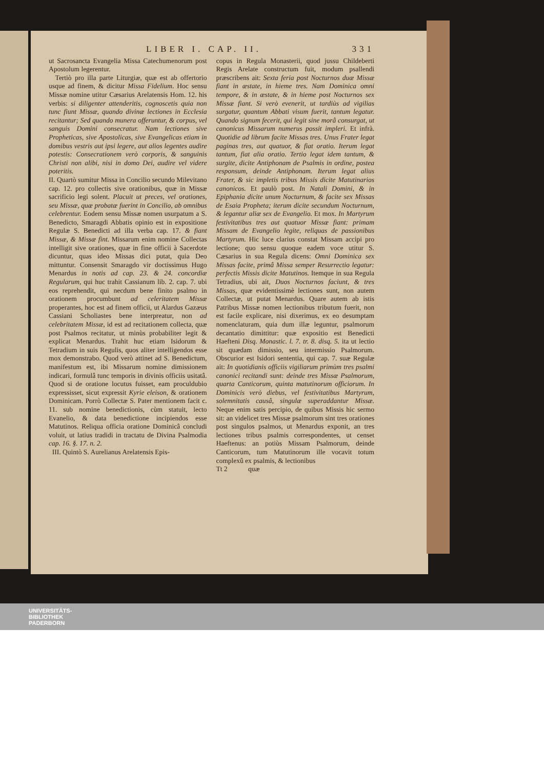LIBER I. CAP. II. 331
ut Sacrosancta Evangelia Missa Catechumenorum post Apostolum legerentur.
Tertiò pro illa parte Liturgiæ, quæ est ab offertorio usque ad finem, & dicitur Missa Fidelium. Hoc sensu Missæ nomine utitur Cæsarius Arelatensis Hom. 12. his verbis: si diligenter attenderitis, cognoscetis quia non tunc fiunt Missæ, quando divinæ lectiones in Ecclesia recitantur; Sed quando munera offeruntur, & corpus, vel sanguis Domini consecratur. Nam lectiones sive Propheticas, sive Apostolicas, sive Evangelicas etiam in domibus vestris aut ipsi legere, aut alios legentes audire potestis: Consecrationem verò corporis, & sanguinis Christi non alibi, nisi in domo Dei, audire vel videre poteritis.
II. Quartò sumitur Missa in Concilio secundo Milevitano cap. 12. pro collectis sive orationibus, quæ in Missæ sacrificio legi solent. Placuit ut preces, vel orationes, seu Missæ, quæ probatæ fuerint in Concilio, ab omnibus celebrentur. Eodem sensu Missæ nomen usurpatum a S. Benedicto, Smaragdi Abbatis opinio est in expositione Regulæ S. Benedicti ad illa verba cap. 17. & fiant Missæ, & Missæ fint. Missarum enim nomine Collectas intelligit sive orationes, quæ in fine officii à Sacerdote dicuntur, quas ideo Missas dici putat, quia Deo mittuntur. Consensit Smaragdo vir doctissimus Hugo Menardus in notis ad cap. 23. & 24. concordiæ Regularum, qui huc trahit Cassianum lib. 2. cap. 7. ubi eos reprehendit, qui necdum bene finito psalmo in orationem procumbunt ad celeritatem Missæ properantes, hoc est ad finem officii, ut Alardus Gazæus Cassiani Scholiastes bene interpreatur, non ad celebritatem Missæ, id est ad recitationem collecta, quæ post Psalmos recitatur, ut minùs probabiliter legit & explicat Menardus. Trahit huc etiam Isidorum & Tetradium in suis Regulis, quos aliter intelligendos esse mox demonstrabo. Quod verò attinet ad S. Benedictum, manifestum est, ibi Missarum nomine dimissionem indicari, formulâ tunc temporis in divinis officiis usitatâ. Quod si de oratione locutus fuisset, eam proculdubio expressisset, sicut expressit Kyrie eleison, & orationem Dominicam. Porrò Collectæ S. Pater mentionem facit c. 11. sub nomine benedictionis, cùm statuit, lecto Evanelio, & data benedictione incipiendos esse Matutinos. Reliqua officia oratione Dominicâ concludi voluit, ut latius tradidi in tractatu de Divina Psalmodia cap. 16. §. 17. n. 2.
III. Quintò S. Aurelianus Arelatensis Epis-
copus in Regula Monasterii, quod jussu Childeberti Regis Arelate constructum fuit, modum psallendi præscribens ait: Sexta feria post Nocturnos duæ Missæ fiant in æstate, in hieme tres. Nam Dominica omni tempore, & in æstate, & in hieme post Nocturnos sex Missæ fiant. Si verò evenerit, ut tardiùs ad vigilias surgatur, quantum Abbati visum fuerit, tantum legatur. Quando signum fecerit, qui legit sine morâ consurgat, ut canonicus Missarum numerus possit impleri. Et infrà. Quotidie ad librum facite Missas tres. Unus Frater legat paginas tres, aut quatuor, & fiat oratio. Iterum legat tantum, fiat alia oratio. Tertio legat idem tantum, & surgite, dicite Antiphonam de Psalmis in ordine, postea responsum, deinde Antiphonam. Iterum legat alius Frater, & sic impletis tribus Missis dicite Matutinarios canonicos. Et paulò post. In Natali Domini, & in Epiphania dicite unum Nocturnum, & facite sex Missas de Esaia Propheta; iterum dicite secundum Nocturnum, & legantur aliæ sex de Evangelio. Et mox. In Martyrum festivitatibus tres aut quatuor Missæ fiant: primam Missam de Evangelio legite, reliquas de passionibus Martyrum. Hic luce clarius constat Missam accipi pro lectione; quo sensu quoque eadem voce utitur S. Cæsarius in sua Regula dicens: Omni Dominica sex Missas facite, primâ Missa semper Resurrectio legatur: perfectis Missis dicite Matutinos. Itemque in sua Regula Tetradius, ubi ait, Duos Nocturnos faciunt, & tres Missas, quæ evidentissimè lectiones sunt, non autem Collectæ, ut putat Menardus. Quare autem ab istis Patribus Missæ nomen lectionibus tributum fuerit, non est facile explicare, nisi dixerimus, ex eo desumptam nomenclaturam, quia dum illæ leguntur, psalmorum decantatio dimittitur: quæ expositio est Benedicti Haefteni Disq. Monastic. l. 7. tr. 8. disq. 5. ita ut lectio sit quædam dimissio, seu intermissio Psalmorum. Obscurior est Isidori sententia, qui cap. 7. suæ Regulæ ait: In quotidianis officiis vigiliarum primùm tres psalmi canonici recitandi sunt: deinde tres Missæ Psalmorum, quarta Canticorum, quinta matutinorum officiorum. In Dominicis verò diebus, vel festivitatibus Martyrum, solemnitatis causâ, singulæ superaddantur Missæ. Neque enim satis percipio, de quibus Missis hic sermo sit: an videlicet tres Missæ psalmorum sint tres orationes post singulos psalmos, ut Menardus exponit, an tres lectiones tribus psalmis correspondentes, ut censet Haeftenus: an potiùs Missam Psalmorum, deinde Canticorum, tum Matutinorum ille vocavit totum complexû ex psalmis, & lectionibus
Tt 2 quæ
UNIVERSITÄTS-
BIBLIOTHEK
PADERBORN